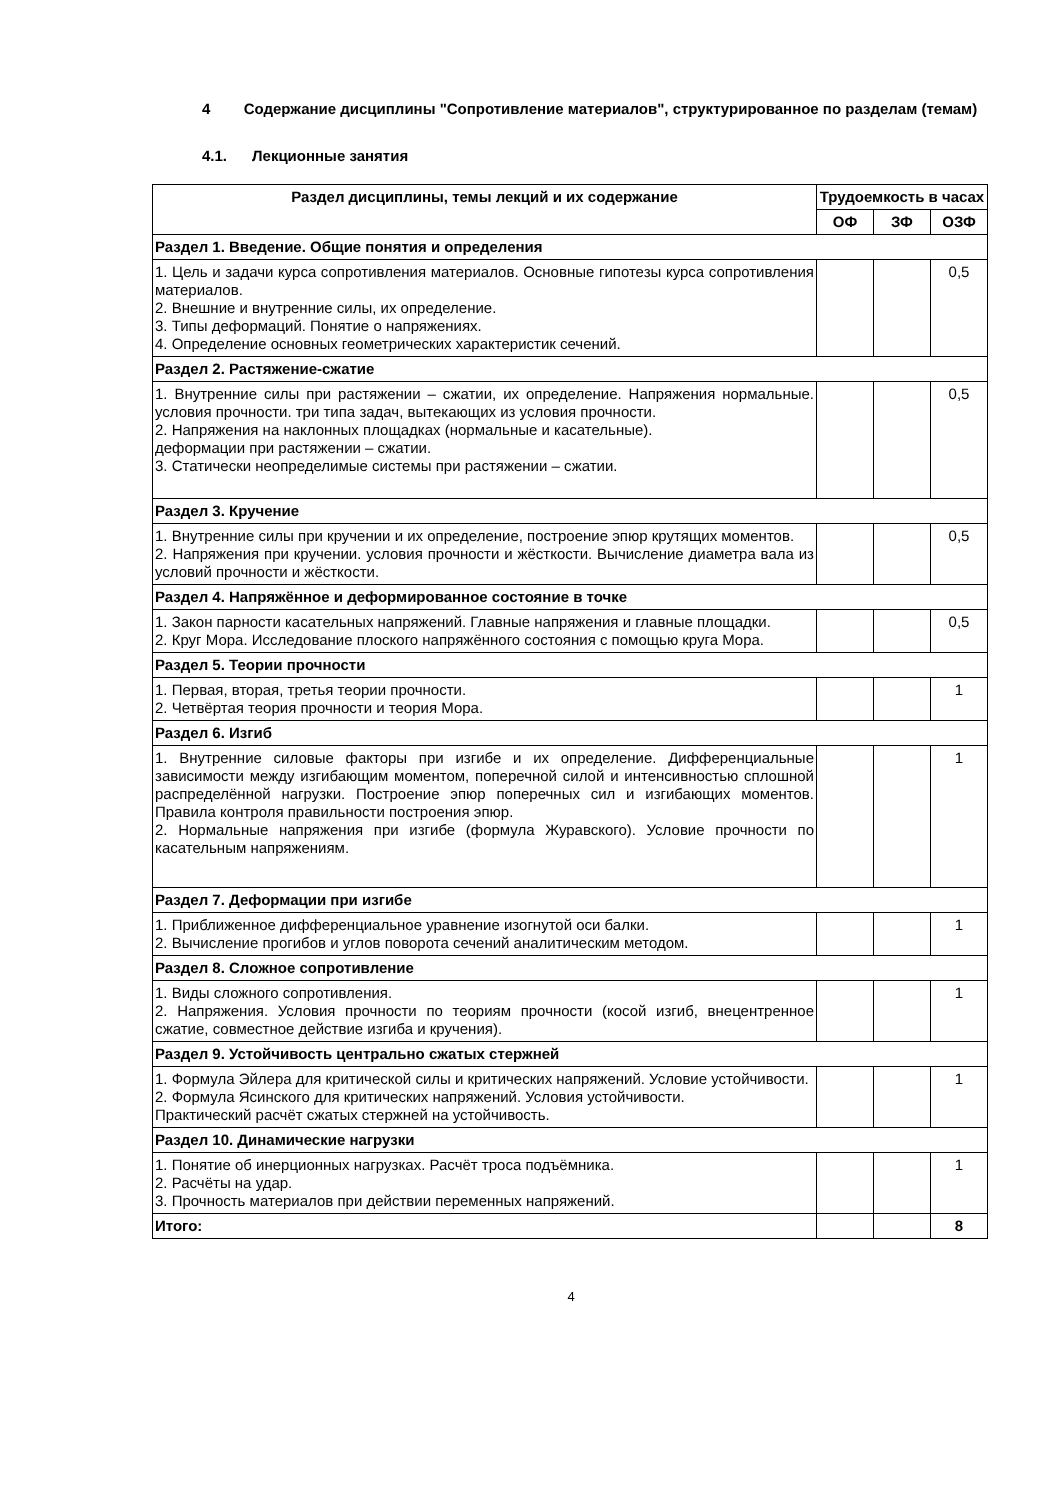4 Содержание дисциплины "Сопротивление материалов", структурированное по разделам (темам)
4.1. Лекционные занятия
| Раздел дисциплины, темы лекций и их содержание | Трудоемкость в часах | | |
| --- | --- | --- | --- |
| | ОФ | ЗФ | ОЗФ |
| Раздел 1. Введение. Общие понятия и определения | | | |
| 1. Цель и задачи курса сопротивления материалов. Основные гипотезы курса сопротивления материалов. 2. Внешние и внутренние силы, их определение. 3. Типы деформаций. Понятие о напряжениях. 4. Определение основных геометрических характеристик сечений. | | | 0,5 |
| Раздел 2. Растяжение-сжатие | | | |
| 1. Внутренние силы при растяжении – сжатии, их определение. Напряжения нормальные. условия прочности. три типа задач, вытекающих из условия прочности. 2. Напряжения на наклонных площадках (нормальные и касательные). деформации при растяжении – сжатии. 3. Статически неопределимые системы при растяжении – сжатии. | | | 0,5 |
| Раздел 3. Кручение | | | |
| 1. Внутренние силы при кручении и их определение, построение эпюр крутящих моментов. 2. Напряжения при кручении. условия прочности и жёсткости. Вычисление диаметра вала из условий прочности и жёсткости. | | | 0,5 |
| Раздел 4. Напряжённое и деформированное состояние в точке | | | |
| 1. Закон парности касательных напряжений. Главные напряжения и главные площадки. 2. Круг Мора. Исследование плоского напряжённого состояния с помощью круга Мора. | | | 0,5 |
| Раздел 5. Теории прочности | | | |
| 1. Первая, вторая, третья теории прочности. 2. Четвёртая теория прочности и теория Мора. | | | 1 |
| Раздел 6. Изгиб | | | |
| 1. Внутренние силовые факторы при изгибе и их определение. Дифференциальные зависимости между изгибающим моментом, поперечной силой и интенсивностью сплошной распределённой нагрузки. Построение эпюр поперечных сил и изгибающих моментов. Правила контроля правильности построения эпюр. 2. Нормальные напряжения при изгибе (формула Журавского). Условие прочности по касательным напряжениям. | | | 1 |
| Раздел 7. Деформации при изгибе | | | |
| 1. Приближенное дифференциальное уравнение изогнутой оси балки. 2. Вычисление прогибов и углов поворота сечений аналитическим методом. | | | 1 |
| Раздел 8. Сложное сопротивление | | | |
| 1. Виды сложного сопротивления. 2. Напряжения. Условия прочности по теориям прочности (косой изгиб, внецентренное сжатие, совместное действие изгиба и кручения). | | | 1 |
| Раздел 9. Устойчивость центрально сжатых стержней | | | |
| 1. Формула Эйлера для критической силы и критических напряжений. Условие устойчивости. 2. Формула Ясинского для критических напряжений. Условия устойчивости. Практический расчёт сжатых стержней на устойчивость. | | | 1 |
| Раздел 10. Динамические нагрузки | | | |
| 1. Понятие об инерционных нагрузках. Расчёт троса подъёмника. 2. Расчёты на удар. 3. Прочность материалов при действии переменных напряжений. | | | 1 |
| Итого: | | | 8 |
4